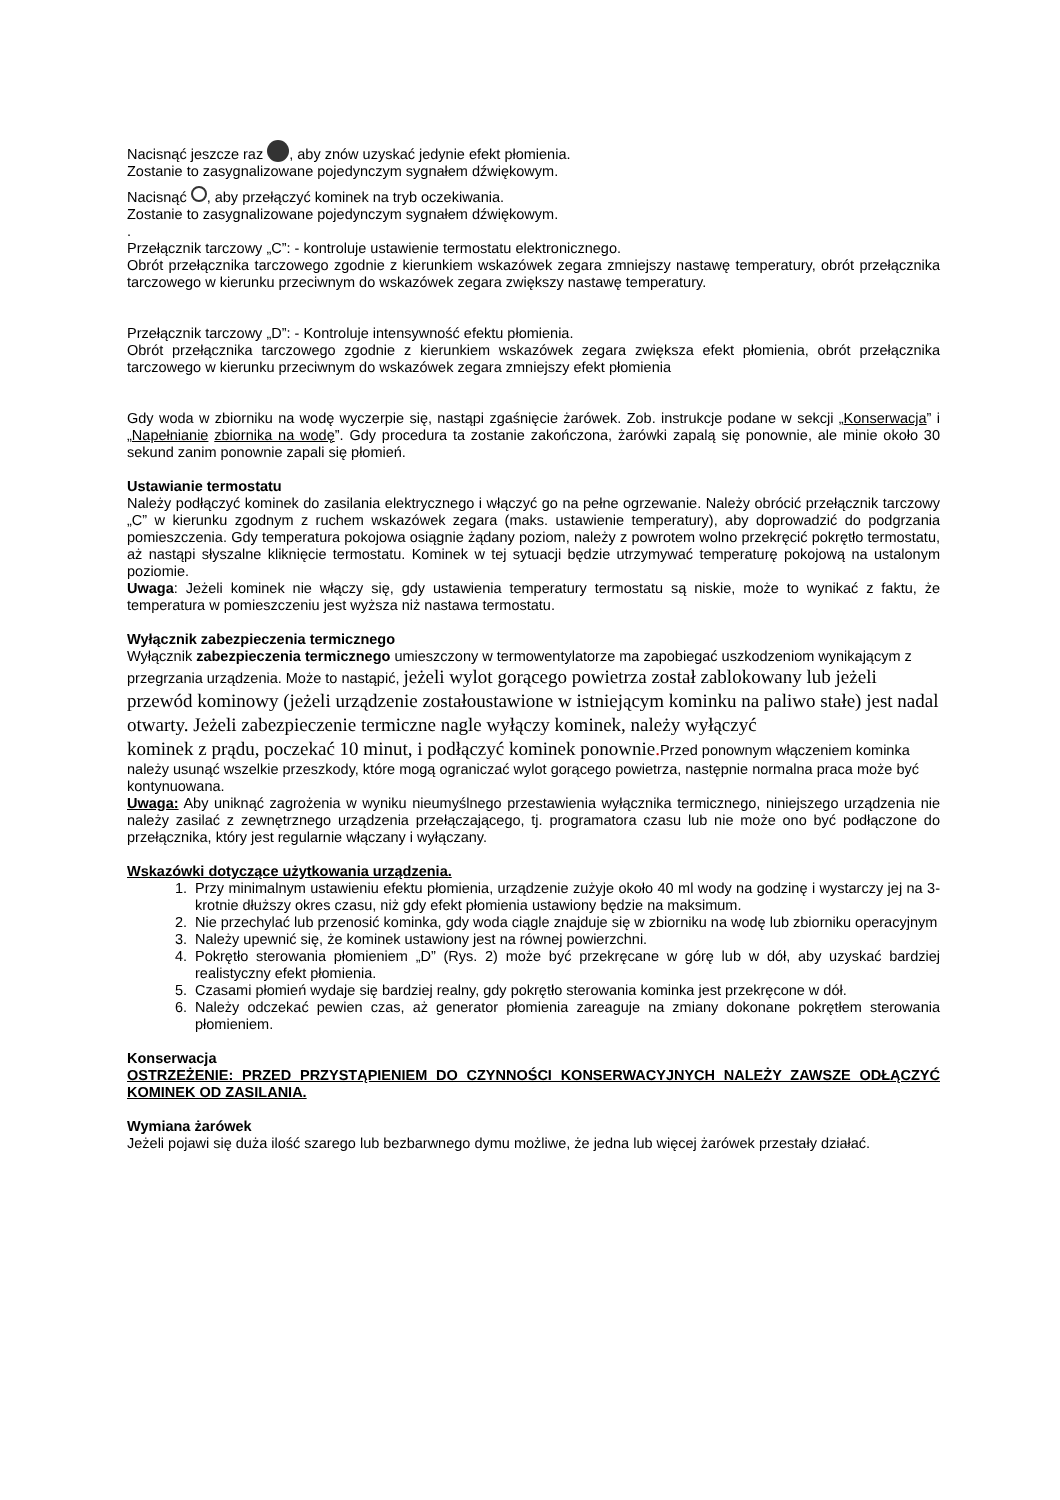Nacisnąć jeszcze raz , aby znów uzyskać jedynie efekt płomienia.
Zostanie to zasygnalizowane pojedynczym sygnałem dźwiękowym.
Nacisnąć , aby przełączyć kominek na tryb oczekiwania.
Zostanie to zasygnalizowane pojedynczym sygnałem dźwiękowym.
.
Przełącznik tarczowy „C”: - kontroluje ustawienie termostatu elektronicznego.
Obrót przełącznika tarczowego zgodnie z kierunkiem wskazówek zegara zmniejszy nastawę temperatury, obrót przełącznika tarczowego w kierunku przeciwnym do wskazówek zegara zwiększy nastawę temperatury.
Przełącznik tarczowy „D”: - Kontroluje intensywność efektu płomienia.
Obrót przełącznika tarczowego zgodnie z kierunkiem wskazówek zegara zwiększa efekt płomienia, obrót przełącznika tarczowego w kierunku przeciwnym do wskazówek zegara zmniejszy efekt płomienia
Gdy woda w zbiorniku na wodę wyczerpie się, nastąpi zgaśnięcie żarówek. Zob. instrukcje podane w sekcji „Konserwacja” i „Napełnianie zbiornika na wodę”. Gdy procedura ta zostanie zakończona, żarówki zapalą się ponownie, ale minie około 30 sekund zanim ponownie zapali się płomień.
Ustawianie termostatu
Należy podłączyć kominek do zasilania elektrycznego i włączyć go na pełne ogrzewanie. Należy obrócić przełącznik tarczowy „C” w kierunku zgodnym z ruchem wskazówek zegara (maks. ustawienie temperatury), aby doprowadzić do podgrzania pomieszczenia. Gdy temperatura pokojowa osiągnie żądany poziom, należy z powrotem wolno przekręcić pokrętło termostatu, aż nastąpi słyszalne kliknięcie termostatu. Kominek w tej sytuacji będzie utrzymywać temperaturę pokojową na ustalonym poziomie.
Uwaga: Jeżeli kominek nie włączy się, gdy ustawienia temperatury termostatu są niskie, może to wynikać z faktu, że temperatura w pomieszczeniu jest wyższa niż nastawa termostatu.
Wyłącznik zabezpieczenia termicznego
Wyłącznik zabezpieczenia termicznego umieszczony w termowentylatorze ma zapobiegać uszkodzeniom wynikającym z przegrzania urządzenia. Może to nastąpić, jeżeli wylot gorącego powietrza został zablokowany lub jeżeli przewód kominowy (jeżeli urządzenie zostałoustawione w istniejącym kominku na paliwo stałe) jest nadal otwarty. Jeżeli zabezpieczenie termiczne nagle wyłączy kominek, należy wyłączyć
kominek z prądu, poczekać 10 minut, i podłączyć kominek ponownie. Przed ponownym włączeniem kominka należy usunąć wszelkie przeszkody, które mogą ograniczać wylot gorącego powietrza, następnie normalna praca może być kontynuowana.
Uwaga: Aby uniknąć zagrożenia w wyniku nieumyślnego przestawienia wyłącznika termicznego, niniejszego urządzenia nie należy zasilać z zewnętrznego urządzenia przełączającego, tj. programatora czasu lub nie może ono być podłączone do przełącznika, który jest regularnie włączany i wyłączany.
Wskazówki dotyczące użytkowania urządzenia.
1. Przy minimalnym ustawieniu efektu płomienia, urządzenie zużyje około 40 ml wody na godzinę i wystarczy jej na 3-krotnie dłuższy okres czasu, niż gdy efekt płomienia ustawiony będzie na maksimum.
2. Nie przechylać lub przenosić kominka, gdy woda ciągle znajduje się w zbiorniku na wodę lub zbiorniku operacyjnym
3. Należy upewnić się, że kominek ustawiony jest na równej powierzchni.
4. Pokrętło sterowania płomieniem „D” (Rys. 2) może być przekręcane w górę lub w dół, aby uzyskać bardziej realistyczny efekt płomienia.
5. Czasami płomień wydaje się bardziej realny, gdy pokrętło sterowania kominka jest przekręcone w dół.
6. Należy odczekać pewien czas, aż generator płomienia zareaguje na zmiany dokonane pokrętłem sterowania płomieniem.
Konserwacja
OSTRZEŻENIE: PRZED PRZYSTĄPIENIEM DO CZYNNOŚCI KONSERWACYJNYCH NALEŻY ZAWSZE ODŁĄCZYĆ KOMINEK OD ZASILANIA.
Wymiana żarówek
Jeżeli pojawi się duża ilość szarego lub bezbarwnego dymu możliwe, że jedna lub więcej żarówek przestały działać.